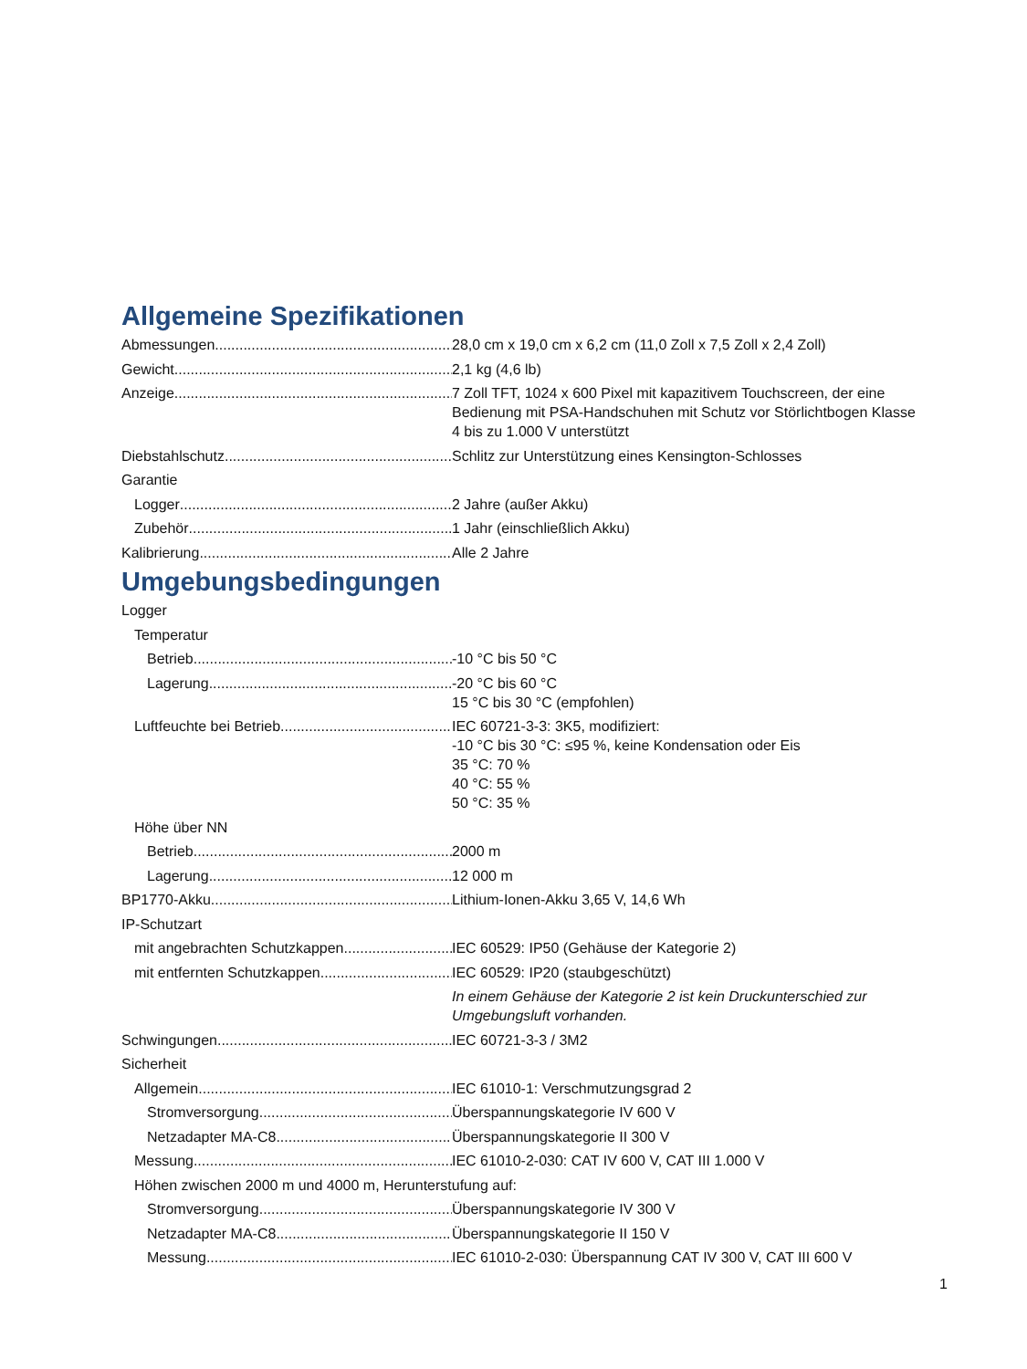Allgemeine Spezifikationen
Abmessungen 28,0 cm x 19,0 cm x 6,2 cm (11,0 Zoll x 7,5 Zoll x 2,4 Zoll)
Gewicht 2,1 kg (4,6 lb)
Anzeige 7 Zoll TFT, 1024 x 600 Pixel mit kapazitivem Touchscreen, der eine Bedienung mit PSA-Handschuhen mit Schutz vor Störlichtbogen Klasse 4 bis zu 1.000 V unterstützt
Diebstahlschutz Schlitz zur Unterstützung eines Kensington-Schlosses
Garantie
Logger 2 Jahre (außer Akku)
Zubehör 1 Jahr (einschließlich Akku)
Kalibrierung Alle 2 Jahre
Umgebungsbedingungen
Logger
Temperatur
Betrieb -10 °C bis 50 °C
Lagerung -20 °C bis 60 °C
15 °C bis 30 °C (empfohlen)
Luftfeuchte bei Betrieb IEC 60721-3-3: 3K5, modifiziert:
-10 °C bis 30 °C: ≤95 %, keine Kondensation oder Eis
35 °C: 70 %
40 °C: 55 %
50 °C: 35 %
Höhe über NN
Betrieb 2000 m
Lagerung 12 000 m
BP1770-Akku Lithium-Ionen-Akku 3,65 V, 14,6 Wh
IP-Schutzart
mit angebrachten Schutzkappen IEC 60529: IP50 (Gehäuse der Kategorie 2)
mit entfernten Schutzkappen IEC 60529: IP20 (staubgeschützt)
In einem Gehäuse der Kategorie 2 ist kein Druckunterschied zur Umgebungsluft vorhanden.
Schwingungen IEC 60721-3-3 / 3M2
Sicherheit
Allgemein IEC 61010-1: Verschmutzungsgrad 2
Stromversorgung Überspannungskategorie IV 600 V
Netzadapter MA-C8 Überspannungskategorie II 300 V
Messung IEC 61010-2-030: CAT IV 600 V, CAT III 1.000 V
Höhen zwischen 2000 m und 4000 m, Herunterstufung auf:
Stromversorgung Überspannungskategorie IV 300 V
Netzadapter MA-C8 Überspannungskategorie II 150 V
Messung IEC 61010-2-030: Überspannung CAT IV 300 V, CAT III 600 V
1